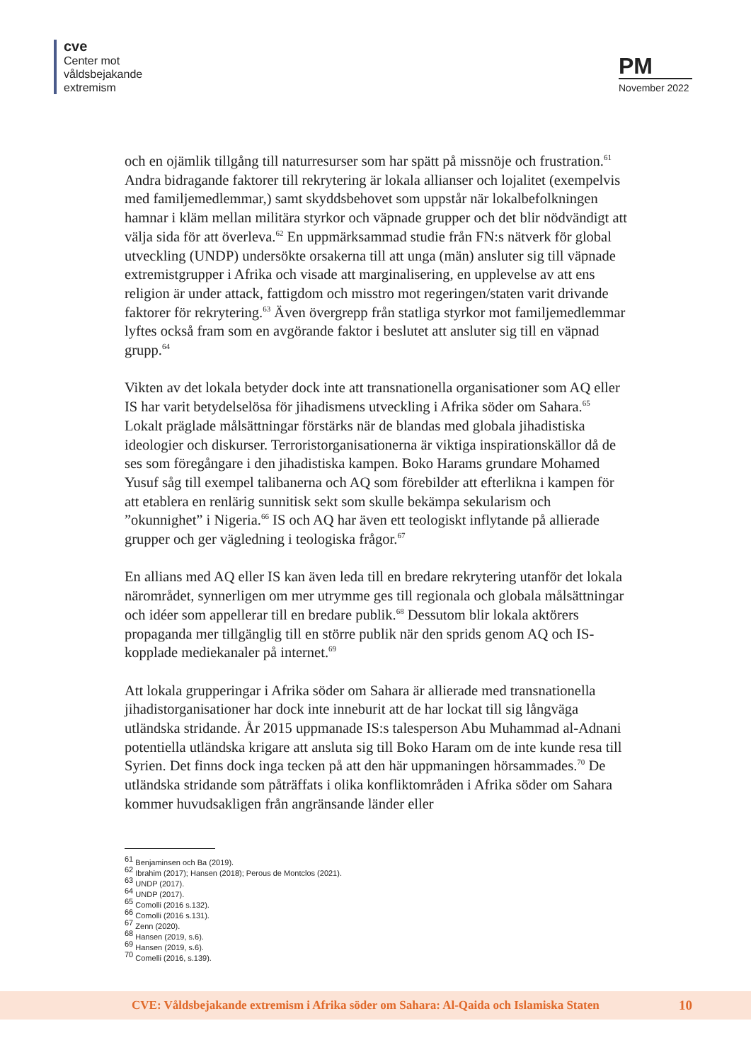cve
Center mot
våldsbejakande
extremism
PM
November 2022
och en ojämlik tillgång till naturresurser som har spätt på missnöje och frustration.<sup>61</sup> Andra bidragande faktorer till rekrytering är lokala allianser och lojalitet (exempelvis med familjemedlemmar,) samt skyddsbehovet som uppstår när lokalbefolkningen hamnar i kläm mellan militära styrkor och väpnade grupper och det blir nödvändigt att välja sida för att överleva.<sup>62</sup> En uppmärksammad studie från FN:s nätverk för global utveckling (UNDP) undersökte orsakerna till att unga (män) ansluter sig till väpnade extremistgrupper i Afrika och visade att marginalisering, en upplevelse av att ens religion är under attack, fattigdom och misstro mot regeringen/staten varit drivande faktorer för rekrytering.<sup>63</sup> Även övergrepp från statliga styrkor mot familjemedlemmar lyftes också fram som en avgörande faktor i beslutet att ansluter sig till en väpnad grupp.<sup>64</sup>
Vikten av det lokala betyder dock inte att transnationella organisationer som AQ eller IS har varit betydelselösa för jihadismens utveckling i Afrika söder om Sahara.<sup>65</sup> Lokalt präglade målsättningar förstärks när de blandas med globala jihadistiska ideologier och diskurser. Terroristorganisationerna är viktiga inspirationskällor då de ses som föregångare i den jihadistiska kampen. Boko Harams grundare Mohamed Yusuf såg till exempel talibanerna och AQ som förebilder att efterlikna i kampen för att etablera en renlärig sunnitisk sekt som skulle bekämpa sekularism och ”okunnighet” i Nigeria.<sup>66</sup> IS och AQ har även ett teologiskt inflytande på allierade grupper och ger vägledning i teologiska frågor.<sup>67</sup>
En allians med AQ eller IS kan även leda till en bredare rekrytering utanför det lokala närområdet, synnerligen om mer utrymme ges till regionala och globala målsättningar och idéer som appellerar till en bredare publik.<sup>68</sup> Dessutom blir lokala aktörers propaganda mer tillgänglig till en större publik när den sprids genom AQ och IS-kopplade mediekanaler på internet.<sup>69</sup>
Att lokala grupperingar i Afrika söder om Sahara är allierade med transnationella jihadistorganisationer har dock inte inneburit att de har lockat till sig långväga utländska stridande. År 2015 uppmanade IS:s talesperson Abu Muhammad al-Adnani potentiella utländska krigare att ansluta sig till Boko Haram om de inte kunde resa till Syrien. Det finns dock inga tecken på att den här uppmaningen hörsammades.<sup>70</sup> De utländska stridande som påträffats i olika konfliktområden i Afrika söder om Sahara kommer huvudsakligen från angränsande länder eller
<sup>61</sup> Benjaminsen och Ba (2019).
<sup>62</sup> Ibrahim (2017); Hansen (2018); Perous de Montclos (2021).
<sup>63</sup> UNDP (2017).
<sup>64</sup> UNDP (2017).
<sup>65</sup> Comolli (2016 s.132).
<sup>66</sup> Comolli (2016 s.131).
<sup>67</sup> Zenn (2020).
<sup>68</sup> Hansen (2019, s.6).
<sup>69</sup> Hansen (2019, s.6).
<sup>70</sup> Comelli (2016, s.139).
CVE: Våldsbejakande extremism i Afrika söder om Sahara: Al-Qaida och Islamiska Staten 10